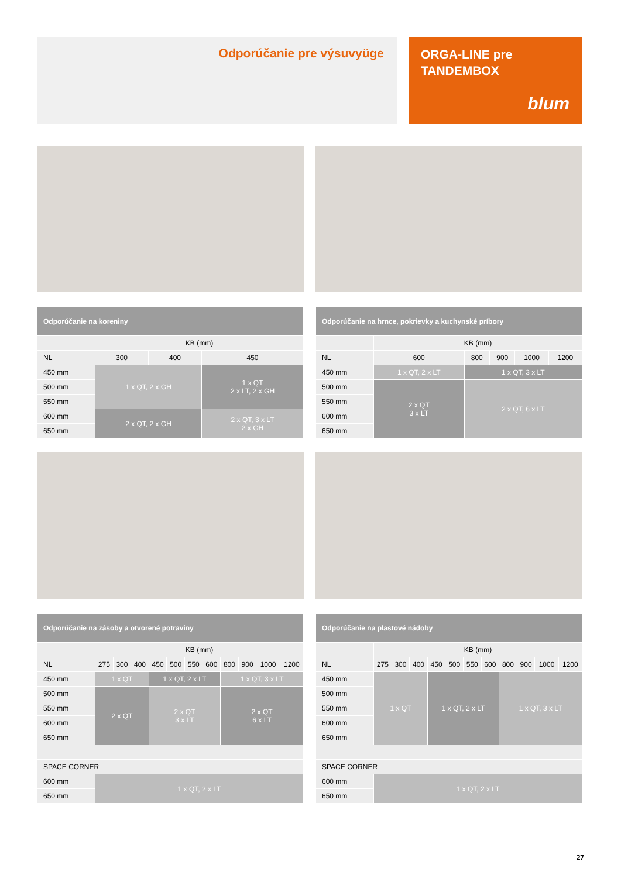Odporúčanie pre výsuvyüge
ORGA-LINE pre
TANDEMBOX
blum
| Odporúčanie na koreniny | | | |
| --- | --- | --- | --- |
| | KB (mm) | | |
| NL | 300 | 400 | 450 |
| 450 mm | 1 x QT, 2 x GH | | 1 x QT 2 x LT, 2 x GH |
| 500 mm | | | |
| 550 mm | | | |
| 600 mm | 2 x QT, 2 x GH | | 2 x QT, 3 x LT 2 x GH |
| 650 mm | | | |
| Odporúčanie na hrnce, pokrievky a kuchynské príbory | | | | | |
| --- | --- | --- | --- | --- | --- |
| | KB (mm) | | | | |
| NL | 600 | 800 | 900 | 1000 | 1200 |
| 450 mm | 1 x QT, 2 x LT | 1 x QT, 3 x LT | | | |
| 500 mm | 2 x QT 3 x LT | 2 x QT, 6 x LT | | | |
| 550 mm | | | | | |
| 600 mm | | | | | |
| 650 mm | | | | | |
| Odporúčanie na zásoby a otvorené potraviny | | | | | | | | | | | |
| --- | --- | --- | --- | --- | --- | --- | --- | --- | --- | --- | --- |
| | KB (mm) | | | | | | | | | | |
| NL | 275 | 300 | 400 | 450 | 500 | 550 | 600 | 800 | 900 | 1000 | 1200 |
| 450 mm | 1 x QT | | | 1 x QT, 2 x LT | | | | 1 x QT, 3 x LT | | | |
| 500 mm | 2 x QT | | | 2 x QT 3 x LT | | | | 2 x QT 6 x LT | | | |
| 550 mm | | | | | | | | | | | |
| 600 mm | | | | | | | | | | | |
| 650 mm | | | | | | | | | | | |
| SPACE CORNER | | | | | | | | | | | |
| 600 mm | 1 x QT, 2 x LT | | | | | | | | | | |
| 650 mm | | | | | | | | | | | |
| Odporúčanie na plastové nádoby | | | | | | | | | | | |
| --- | --- | --- | --- | --- | --- | --- | --- | --- | --- | --- | --- |
| | KB (mm) | | | | | | | | | | |
| NL | 275 | 300 | 400 | 450 | 500 | 550 | 600 | 800 | 900 | 1000 | 1200 |
| 450 mm | 1 x QT | | | 1 x QT, 2 x LT | | | | 1 x QT, 3 x LT | | | |
| 500 mm | | | | | | | | | | | |
| 550 mm | | | | | | | | | | | |
| 600 mm | | | | | | | | | | | |
| 650 mm | | | | | | | | | | | |
| SPACE CORNER | | | | | | | | | | | |
| 600 mm | 1 x QT, 2 x LT | | | | | | | | | | |
| 650 mm | | | | | | | | | | | |
27